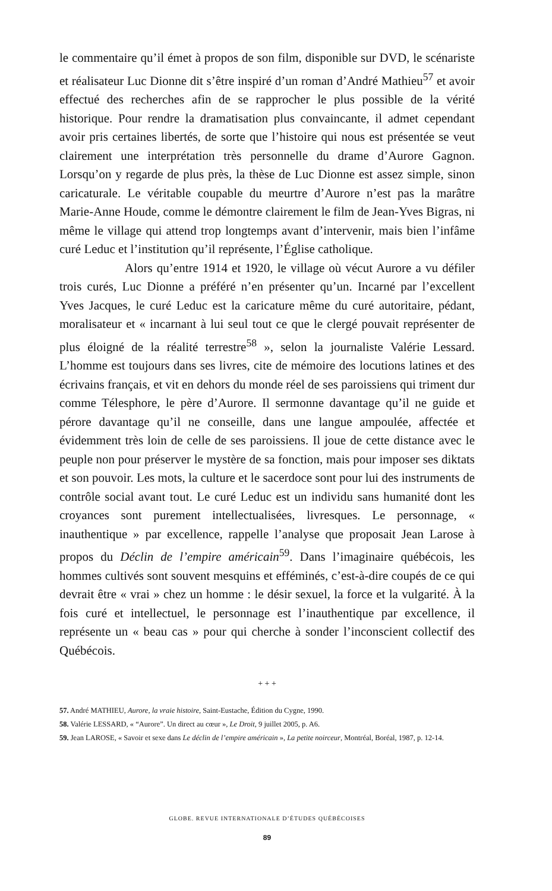le commentaire qu’il émet à propos de son film, disponible sur DVD, le scénariste et réalisateur Luc Dionne dit s’être inspiré d’un roman d’André Mathieu<sup>57</sup> et avoir effectué des recherches afin de se rapprocher le plus possible de la vérité historique. Pour rendre la dramatisation plus convaincante, il admet cependant avoir pris certaines libertés, de sorte que l’histoire qui nous est présentée se veut clairement une interprétation très personnelle du drame d’Aurore Gagnon. Lorsqu’on y regarde de plus près, la thèse de Luc Dionne est assez simple, sinon caricaturale. Le véritable coupable du meurtre d’Aurore n’est pas la marâtre Marie-Anne Houde, comme le démontre clairement le film de Jean-Yves Bigras, ni même le village qui attend trop longtemps avant d’intervenir, mais bien l’infâme curé Leduc et l’institution qu’il représente, l’Église catholique.
Alors qu’entre 1914 et 1920, le village où vécut Aurore a vu défiler trois curés, Luc Dionne a préféré n’en présenter qu’un. Incarné par l’excellent Yves Jacques, le curé Leduc est la caricature même du curé autoritaire, pédant, moralisateur et « incarnant à lui seul tout ce que le clergé pouvait représenter de plus éloigné de la réalité terrestre<sup>58</sup> », selon la journaliste Valérie Lessard. L’homme est toujours dans ses livres, cite de mémoire des locutions latines et des écrivains français, et vit en dehors du monde réel de ses paroissiens qui triment dur comme Télesphore, le père d’Aurore. Il sermonne davantage qu’il ne guide et pérore davantage qu’il ne conseille, dans une langue ampoulée, affectée et évidemment très loin de celle de ses paroissiens. Il joue de cette distance avec le peuple non pour préserver le mystère de sa fonction, mais pour imposer ses diktats et son pouvoir. Les mots, la culture et le sacerdoce sont pour lui des instruments de contrôle social avant tout. Le curé Leduc est un individu sans humanité dont les croyances sont purement intellectualisées, livresques. Le personnage, « inauthentique » par excellence, rappelle l’analyse que proposait Jean Larose à propos du Déclin de l’empire américain<sup>59</sup>. Dans l’imaginaire québécois, les hommes cultivés sont souvent mesquins et efféminés, c’est-à-dire coupés de ce qui devrait être « vrai » chez un homme : le désir sexuel, la force et la vulgarité. À la fois curé et intellectuel, le personnage est l’inauthentique par excellence, il représente un « beau cas » pour qui cherche à sonder l’inconscient collectif des Québécois.
+ + +
57. André MATHIEU, Aurore, la vraie histoire, Saint-Eustache, Édition du Cygne, 1990.
58. Valérie LESSARD, « “Aurore”. Un direct au cœur », Le Droit, 9 juillet 2005, p. A6.
59. Jean LAROSE, « Savoir et sexe dans Le déclin de l’empire américain », La petite noirceur, Montréal, Boréal, 1987, p. 12-14.
GLOBE. REVUE INTERNATIONALE D’ÉTUDES QUÉBÉCOISES
89